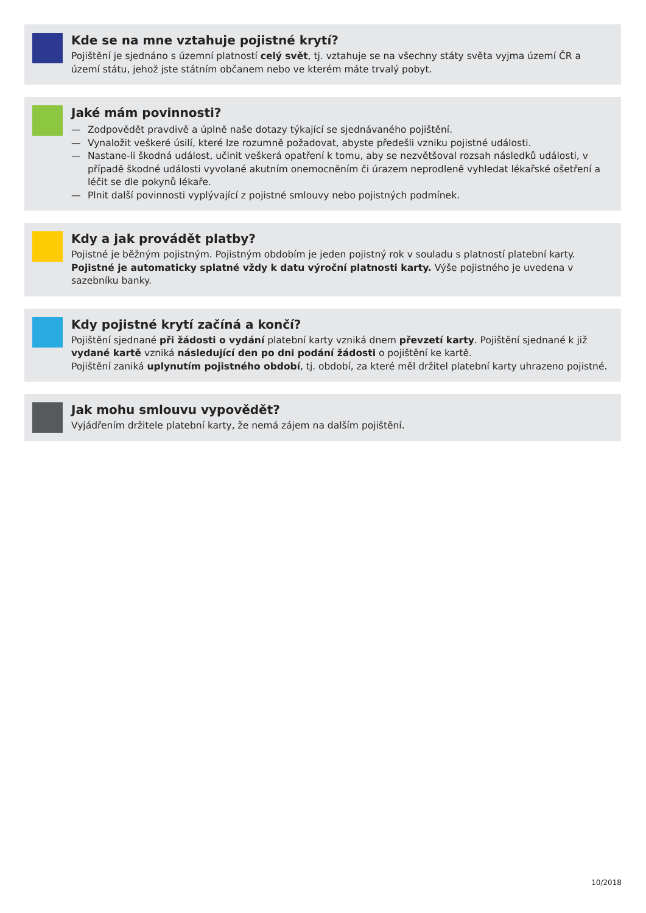Kde se na mne vztahuje pojistné krytí?
Pojištění je sjednáno s územní platností celý svět, tj. vztahuje se na všechny státy světa vyjma území ČR a území státu, jehož jste státním občanem nebo ve kterém máte trvalý pobyt.
Jaké mám povinnosti?
— Zodpovědět pravdivě a úplně naše dotazy týkající se sjednávaného pojištění.
— Vynaložit veškeré úsilí, které lze rozumně požadovat, abyste předešli vzniku pojistné události.
— Nastane-li škodná událost, učinit veškerá opatření k tomu, aby se nezvětšoval rozsah následků události, v případě škodné události vyvolané akutním onemocněním či úrazem neprodleně vyhledat lékařské ošetření a léčit se dle pokynů lékaře.
— Plnit další povinnosti vyplývající z pojistné smlouvy nebo pojistných podmínek.
Kdy a jak provádět platby?
Pojistné je běžným pojistným. Pojistným obdobím je jeden pojistný rok v souladu s platností platební karty. Pojistné je automaticky splatné vždy k datu výroční platnosti karty. Výše pojistného je uvedena v sazebníku banky.
Kdy pojistné krytí začíná a končí?
Pojištění sjednané při žádosti o vydání platební karty vzniká dnem převzetí karty. Pojištění sjednané k již vydané kartě vzniká následující den po dni podání žádosti o pojištění ke kartě.
Pojištění zaniká uplynutím pojistného období, tj. období, za které měl držitel platební karty uhrazeno pojistné.
Jak mohu smlouvu vypovědět?
Vyjádřením držitele platební karty, že nemá zájem na dalším pojištění.
10/2018